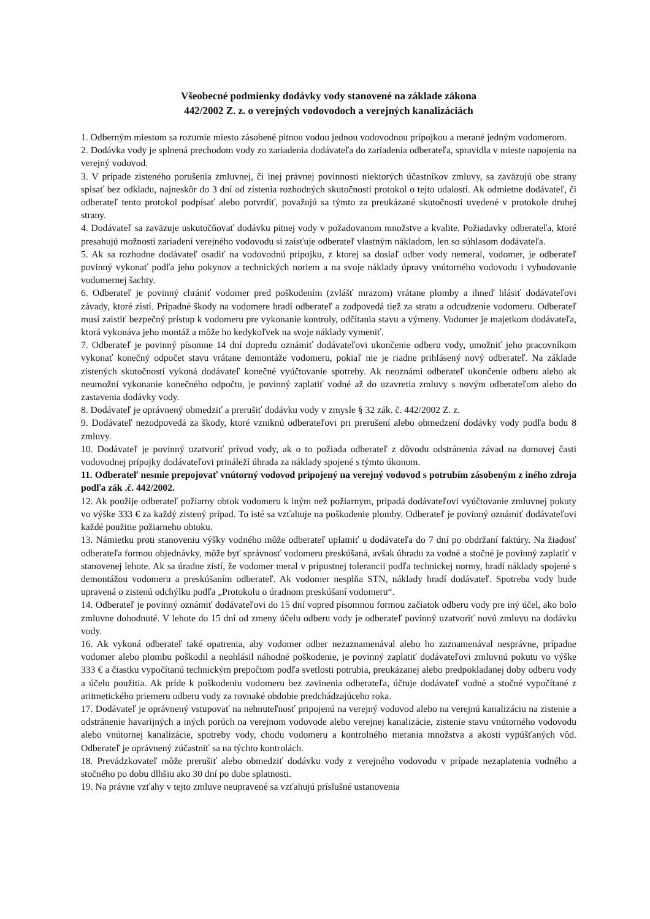Všeobecné podmienky dodávky vody stanovené na základe zákona
442/2002 Z. z. o verejných vodovodoch a verejných kanalizáciách
1. Odberným miestom sa rozumie miesto zásobené pitnou vodou jednou vodovodnou prípojkou a merané jedným vodomerom.
2. Dodávka vody je splnená prechodom vody zo zariadenia dodávateľa do zariadenia odberateľa, spravidla v mieste napojenia na verejný vodovod.
3. V prípade zisteného porušenia zmluvnej, či inej právnej povinnosti niektorých účastníkov zmluvy, sa zaväzujú obe strany spísať bez odkladu, najneskôr do 3 dní od zistenia rozhodných skutočností protokol o tejto udalosti. Ak odmietne dodávateľ, či odberateľ tento protokol podpísať alebo potvrdiť, považujú sa týmto za preukázané skutočnosti uvedené v protokole druhej strany.
4. Dodávateľ sa zaväzuje uskutočňovať dodávku pitnej vody v požadovanom množstve a kvalite. Požiadavky odberateľa, ktoré presahujú možnosti zariadení verejného vodovodu si zaisťuje odberateľ vlastným nákladom, len so súhlasom dodávateľa.
5. Ak sa rozhodne dodávateľ osadiť na vodovodnú prípojku, z ktorej sa dosiaľ odber vody nemeral, vodomer, je odberateľ povinný vykonať podľa jeho pokynov a technických noriem a na svoje náklady úpravy vnútorného vodovodu i vybudovanie vodomernej šachty.
6. Odberateľ je povinný chrániť vodomer pred poškodením (zvlášť mrazom) vrátane plomby a ihneď hlásiť dodávateľovi závady, ktoré zistí. Prípadné škody na vodomere hradí odberateľ a zodpovedá tiež za stratu a odcudzenie vodomeru. Odberateľ musí zaistiť bezpečný prístup k vodomeru pre vykonanie kontroly, odčítania stavu a výmeny. Vodomer je majetkom dodávateľa, ktorá vykonáva jeho montáž a môže ho kedykoľvek na svoje náklady vymeniť.
7. Odberateľ je povinný písomne 14 dní dopredu oznámiť dodávateľovi ukončenie odberu vody, umožniť jeho pracovníkom vykonať konečný odpočet stavu vrátane demontáže vodomeru, pokiaľ nie je riadne prihlásený nový odberateľ. Na základe zistených skutočností vykoná dodávateľ konečné vyúčtovanie spotreby. Ak neoznámi odberateľ ukončenie odberu alebo ak neumožní vykonanie konečného odpočtu, je povinný zaplatiť vodné až do uzavretia zmluvy s novým odberateľom alebo do zastavenia dodávky vody.
8. Dodávateľ je oprávnený obmedziť a prerušiť dodávku vody v zmysle § 32 zák. č. 442/2002 Z. z.
9. Dodávateľ nezodpovedá za škody, ktoré vzniknú odberateľovi pri prerušení alebo obmedzení dodávky vody podľa bodu 8 zmluvy.
10. Dodávateľ je povinný uzatvoriť prívod vody, ak o to požiada odberateľ z dôvodu odstránenia závad na domovej časti vodovodnej prípojky dodávateľovi prináleží úhrada za náklady spojené s týmto úkonom.
11. Odberateľ nesmie prepojovať vnútorný vodovod pripojený na verejný vodovod s potrubím zásobeným z iného zdroja podľa zák .č. 442/2002.
12. Ak použije odberateľ požiarny obtok vodomeru k iným než požiarnym, pripadá dodávateľovi vyúčtovanie zmluvnej pokuty vo výške 333 € za každý zistený prípad. To isté sa vzťahuje na poškodenie plomby. Odberateľ je povinný oznámiť dodávateľovi každé použitie požiarneho obtoku.
13. Námietku proti stanoveniu výšky vodného môže odberateľ uplatniť u dodávateľa do 7 dní po obdržaní faktúry. Na žiadosť odberateľa formou objednávky, môže byť správnosť vodomeru preskúšaná, avšak úhradu za vodné a stočné je povinný zaplatiť v stanovenej lehote. Ak sa úradne zistí, že vodomer meral v prípustnej tolerancii podľa technickej normy, hradí náklady spojené s demontážou vodomeru a preskúšaním odberateľ. Ak vodomer nesplňa STN, náklady hradí dodávateľ. Spotreba vody bude upravená o zistenú odchýlku podľa „Protokolu o úradnom preskúšaní vodomeru“.
14. Odberateľ je povinný oznámiť dodávateľovi do 15 dní vopred písomnou formou začiatok odberu vody pre iný účel, ako bolo zmluvne dohodnuté. V lehote do 15 dní od zmeny účelu odberu vody je odberateľ povinný uzatvoriť novú zmluvu na dodávku vody.
16. Ak vykoná odberateľ také opatrenia, aby vodomer odber nezaznamenával alebo ho zaznamenával nesprávne, prípadne vodomer alebo plombu poškodil a neohlásil náhodné poškodenie, je povinný zaplatiť dodávateľovi zmluvnú pokutu vo výške 333 € a čiastku vypočítanú technickým prepočtom podľa svetlosti potrubia, preukázanej alebo predpokladanej doby odberu vody a účelu použitia. Ak príde k poškodeniu vodomeru bez zavinenia odberateľa, účtuje dodávateľ vodné a stočné vypočítané z aritmetického priemeru odberu vody za rovnaké obdobie predchádzajúceho roka.
17. Dodávateľ je oprávnený vstupovať na nehnuteľnosť pripojenú na verejný vodovod alebo na verejnú kanalizáciu na zistenie a odstránenie havarijných a iných porúch na verejnom vodovode alebo verejnej kanalizácie, zistenie stavu vnútorného vodovodu alebo vnútornej kanalizácie, spotreby vody, chodu vodomeru a kontrolného merania množstva a akosti vypúšťaných vôd. Odberateľ je oprávnený zúčastniť sa na týchto kontrolách.
18. Prevádzkovateľ môže prerušiť alebo obmedziť dodávku vody z verejného vodovodu v prípade nezaplatenia vodného a stočného po dobu dlhšiu ako 30 dní po dobe splatnosti.
19. Na právne vzťahy v tejto zmluve neupravené sa vzťahujú príslušné ustanovenia